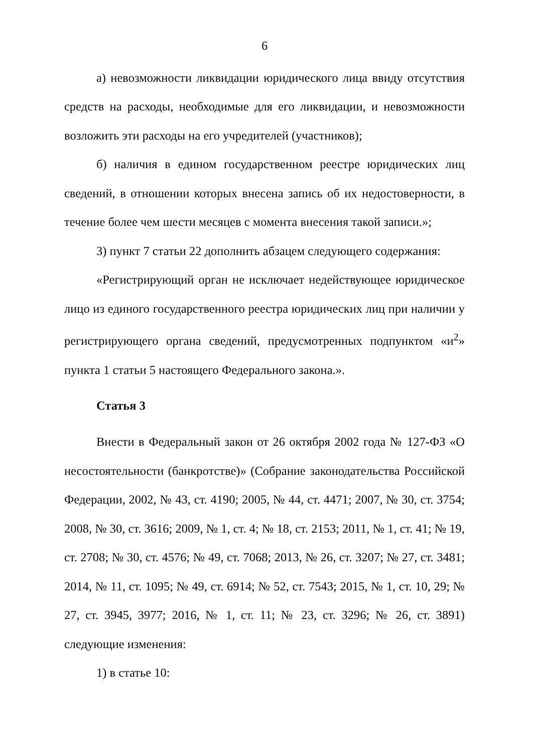6
а) невозможности ликвидации юридического лица ввиду отсутствия средств на расходы, необходимые для его ликвидации, и невозможности возложить эти расходы на его учредителей (участников);
б) наличия в едином государственном реестре юридических лиц сведений, в отношении которых внесена запись об их недостоверности, в течение более чем шести месяцев с момента внесения такой записи.»;
3) пункт 7 статьи 22 дополнить абзацем следующего содержания:
«Регистрирующий орган не исключает недействующее юридическое лицо из единого государственного реестра юридических лиц при наличии у регистрирующего органа сведений, предусмотренных подпунктом «и<sup>2</sup>» пункта 1 статьи 5 настоящего Федерального закона.».
Статья 3
Внести в Федеральный закон от 26 октября 2002 года № 127-ФЗ «О несостоятельности (банкротстве)» (Собрание законодательства Российской Федерации, 2002, № 43, ст. 4190; 2005, № 44, ст. 4471; 2007, № 30, ст. 3754; 2008, № 30, ст. 3616; 2009, № 1, ст. 4; № 18, ст. 2153; 2011, № 1, ст. 41; № 19, ст. 2708; № 30, ст. 4576; № 49, ст. 7068; 2013, № 26, ст. 3207; № 27, ст. 3481; 2014, № 11, ст. 1095; № 49, ст. 6914; № 52, ст. 7543; 2015, № 1, ст. 10, 29; № 27, ст. 3945, 3977; 2016, № 1, ст. 11; № 23, ст. 3296; № 26, ст. 3891) следующие изменения:
1) в статье 10: